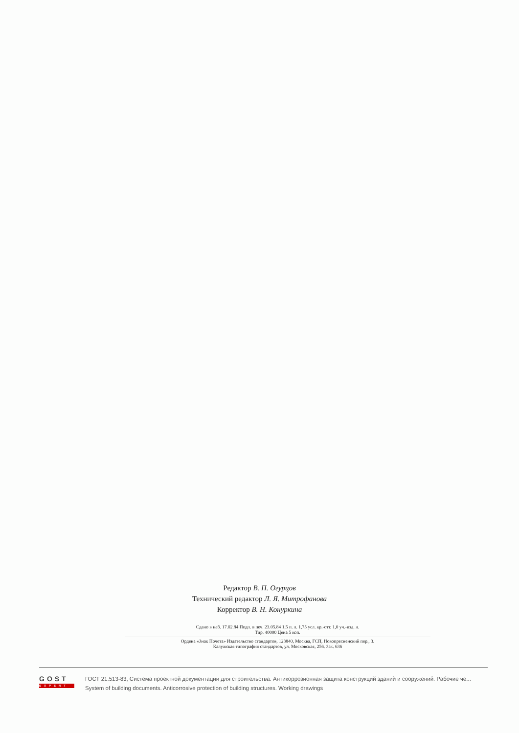Редактор В. П. Огурцов
Технический редактор Л. Я. Митрофанова
Корректор В. Н. Конуркина
Сдано в наб. 17.02.84 Подп. в печ. 23.05.84 1,5 п. л. 1,75 усл. кр.-отт. 1,0 уч.-изд. л.
Тир. 40000 Цена 5 коп.
Ордена «Знак Почета» Издательство стандартов, 123840, Москва, ГСП, Новопресненский пер., 3.
Калужская типография стандартов, ул. Московская, 256. Зак. 636
GOST
EXPERT
ГОСТ 21.513-83, Система проектной документации для строительства. Антикоррозионная защита конструкций зданий и сооружений. Рабочие че...
System of building documents. Anticorrosive protection of building structures. Working drawings